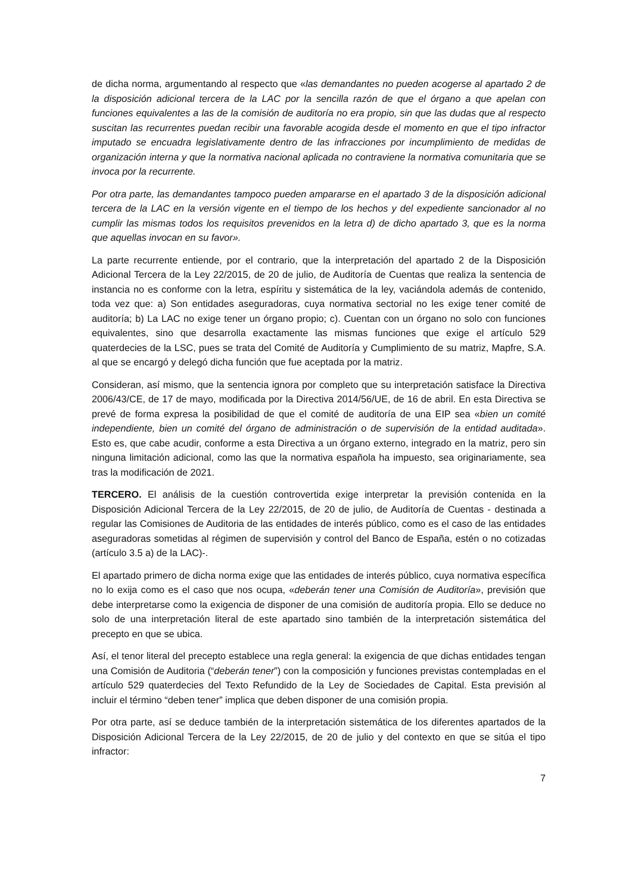de dicha norma, argumentando al respecto que «las demandantes no pueden acogerse al apartado 2 de la disposición adicional tercera de la LAC por la sencilla razón de que el órgano a que apelan con funciones equivalentes a las de la comisión de auditoría no era propio, sin que las dudas que al respecto suscitan las recurrentes puedan recibir una favorable acogida desde el momento en que el tipo infractor imputado se encuadra legislativamente dentro de las infracciones por incumplimiento de medidas de organización interna y que la normativa nacional aplicada no contraviene la normativa comunitaria que se invoca por la recurrente.
Por otra parte, las demandantes tampoco pueden ampararse en el apartado 3 de la disposición adicional tercera de la LAC en la versión vigente en el tiempo de los hechos y del expediente sancionador al no cumplir las mismas todos los requisitos prevenidos en la letra d) de dicho apartado 3, que es la norma que aquellas invocan en su favor».
La parte recurrente entiende, por el contrario, que la interpretación del apartado 2 de la Disposición Adicional Tercera de la Ley 22/2015, de 20 de julio, de Auditoría de Cuentas que realiza la sentencia de instancia no es conforme con la letra, espíritu y sistemática de la ley, vaciándola además de contenido, toda vez que: a) Son entidades aseguradoras, cuya normativa sectorial no les exige tener comité de auditoría; b) La LAC no exige tener un órgano propio; c). Cuentan con un órgano no solo con funciones equivalentes, sino que desarrolla exactamente las mismas funciones que exige el artículo 529 quaterdecies de la LSC, pues se trata del Comité de Auditoría y Cumplimiento de su matriz, Mapfre, S.A. al que se encargó y delegó dicha función que fue aceptada por la matriz.
Consideran, así mismo, que la sentencia ignora por completo que su interpretación satisface la Directiva 2006/43/CE, de 17 de mayo, modificada por la Directiva 2014/56/UE, de 16 de abril. En esta Directiva se prevé de forma expresa la posibilidad de que el comité de auditoría de una EIP sea «bien un comité independiente, bien un comité del órgano de administración o de supervisión de la entidad auditada». Esto es, que cabe acudir, conforme a esta Directiva a un órgano externo, integrado en la matriz, pero sin ninguna limitación adicional, como las que la normativa española ha impuesto, sea originariamente, sea tras la modificación de 2021.
TERCERO. El análisis de la cuestión controvertida exige interpretar la previsión contenida en la Disposición Adicional Tercera de la Ley 22/2015, de 20 de julio, de Auditoría de Cuentas - destinada a regular las Comisiones de Auditoria de las entidades de interés público, como es el caso de las entidades aseguradoras sometidas al régimen de supervisión y control del Banco de España, estén o no cotizadas (artículo 3.5 a) de la LAC)-.
El apartado primero de dicha norma exige que las entidades de interés público, cuya normativa específica no lo exija como es el caso que nos ocupa, «deberán tener una Comisión de Auditoría», previsión que debe interpretarse como la exigencia de disponer de una comisión de auditoría propia. Ello se deduce no solo de una interpretación literal de este apartado sino también de la interpretación sistemática del precepto en que se ubica.
Así, el tenor literal del precepto establece una regla general: la exigencia de que dichas entidades tengan una Comisión de Auditoria (“deberán tener”) con la composición y funciones previstas contempladas en el artículo 529 quaterdecies del Texto Refundido de la Ley de Sociedades de Capital. Esta previsión al incluir el término “deben tener” implica que deben disponer de una comisión propia.
Por otra parte, así se deduce también de la interpretación sistemática de los diferentes apartados de la Disposición Adicional Tercera de la Ley 22/2015, de 20 de julio y del contexto en que se sitúa el tipo infractor:
7